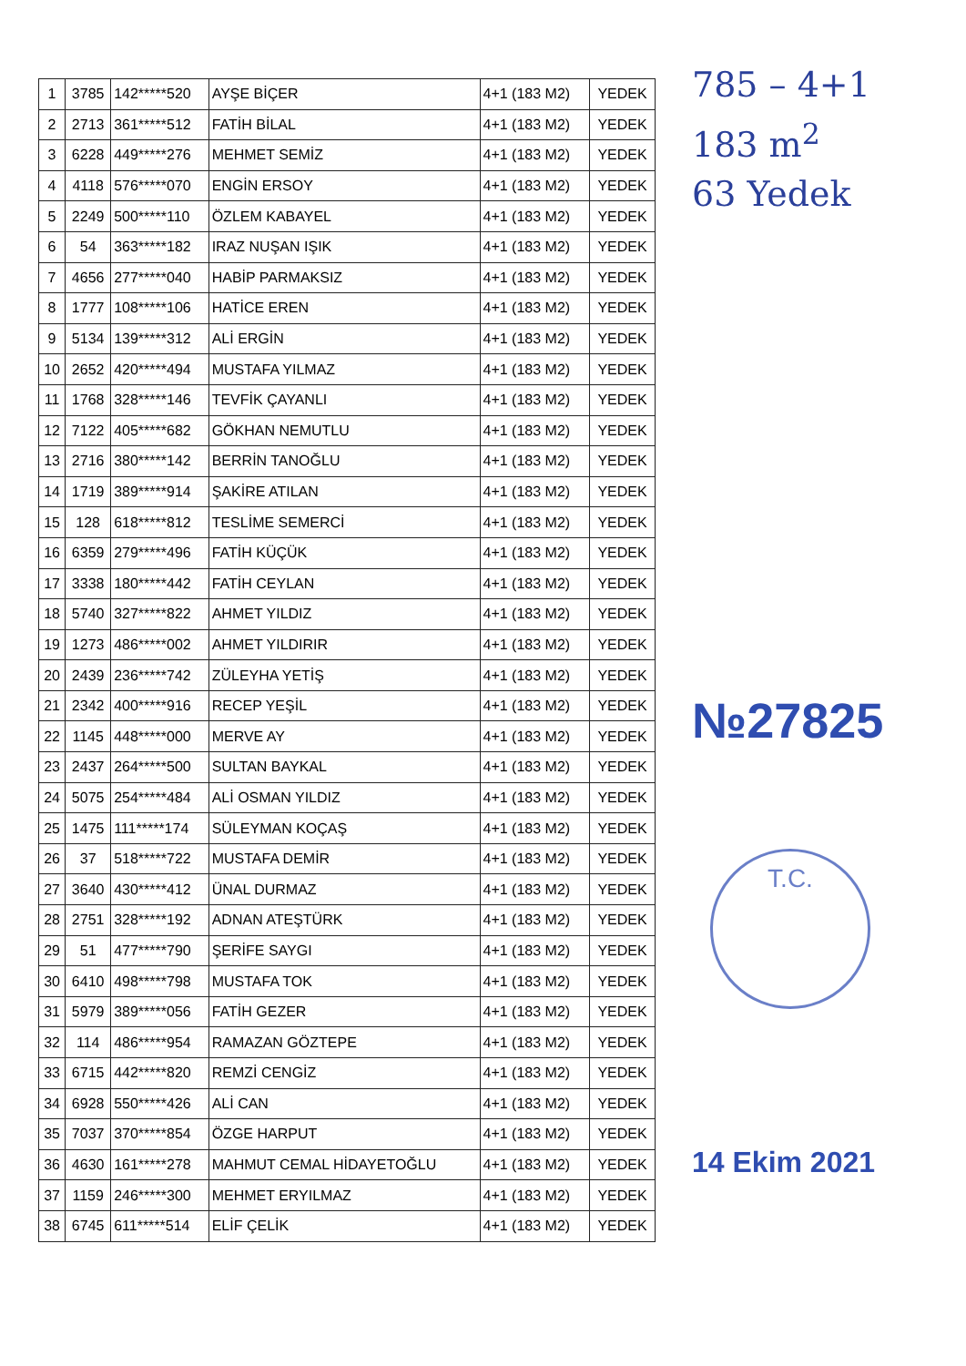| 1 | 3785 | 142*****520 | AYŞE BİÇER | 4+1 (183 M2) | YEDEK |
| 2 | 2713 | 361*****512 | FATİH BİLAL | 4+1 (183 M2) | YEDEK |
| 3 | 6228 | 449*****276 | MEHMET SEMİZ | 4+1 (183 M2) | YEDEK |
| 4 | 4118 | 576*****070 | ENGİN ERSOY | 4+1 (183 M2) | YEDEK |
| 5 | 2249 | 500*****110 | ÖZLEM KABAYEL | 4+1 (183 M2) | YEDEK |
| 6 | 54 | 363*****182 | IRAZ NUŞAN IŞIK | 4+1 (183 M2) | YEDEK |
| 7 | 4656 | 277*****040 | HABİP PARMAKSIZ | 4+1 (183 M2) | YEDEK |
| 8 | 1777 | 108*****106 | HATİCE EREN | 4+1 (183 M2) | YEDEK |
| 9 | 5134 | 139*****312 | ALİ ERGİN | 4+1 (183 M2) | YEDEK |
| 10 | 2652 | 420*****494 | MUSTAFA YILMAZ | 4+1 (183 M2) | YEDEK |
| 11 | 1768 | 328*****146 | TEVFİK ÇAYANLI | 4+1 (183 M2) | YEDEK |
| 12 | 7122 | 405*****682 | GÖKHAN NEMUTLU | 4+1 (183 M2) | YEDEK |
| 13 | 2716 | 380*****142 | BERRİN TANOĞLU | 4+1 (183 M2) | YEDEK |
| 14 | 1719 | 389*****914 | ŞAKİRE ATILAN | 4+1 (183 M2) | YEDEK |
| 15 | 128 | 618*****812 | TESLİME SEMERCİ | 4+1 (183 M2) | YEDEK |
| 16 | 6359 | 279*****496 | FATİH KÜÇÜK | 4+1 (183 M2) | YEDEK |
| 17 | 3338 | 180*****442 | FATİH CEYLAN | 4+1 (183 M2) | YEDEK |
| 18 | 5740 | 327*****822 | AHMET YILDIZ | 4+1 (183 M2) | YEDEK |
| 19 | 1273 | 486*****002 | AHMET YILDIRIR | 4+1 (183 M2) | YEDEK |
| 20 | 2439 | 236*****742 | ZÜLEYHA YETİŞ | 4+1 (183 M2) | YEDEK |
| 21 | 2342 | 400*****916 | RECEP YEŞİL | 4+1 (183 M2) | YEDEK |
| 22 | 1145 | 448*****000 | MERVE AY | 4+1 (183 M2) | YEDEK |
| 23 | 2437 | 264*****500 | SULTAN BAYKAL | 4+1 (183 M2) | YEDEK |
| 24 | 5075 | 254*****484 | ALİ OSMAN YILDIZ | 4+1 (183 M2) | YEDEK |
| 25 | 1475 | 111*****174 | SÜLEYMAN KOÇAŞ | 4+1 (183 M2) | YEDEK |
| 26 | 37 | 518*****722 | MUSTAFA DEMİR | 4+1 (183 M2) | YEDEK |
| 27 | 3640 | 430*****412 | ÜNAL DURMAZ | 4+1 (183 M2) | YEDEK |
| 28 | 2751 | 328*****192 | ADNAN ATEŞTÜRK | 4+1 (183 M2) | YEDEK |
| 29 | 51 | 477*****790 | ŞERİFE SAYGI | 4+1 (183 M2) | YEDEK |
| 30 | 6410 | 498*****798 | MUSTAFA TOK | 4+1 (183 M2) | YEDEK |
| 31 | 5979 | 389*****056 | FATİH GEZER | 4+1 (183 M2) | YEDEK |
| 32 | 114 | 486*****954 | RAMAZAN GÖZTEPE | 4+1 (183 M2) | YEDEK |
| 33 | 6715 | 442*****820 | REMZİ CENGİZ | 4+1 (183 M2) | YEDEK |
| 34 | 6928 | 550*****426 | ALİ CAN | 4+1 (183 M2) | YEDEK |
| 35 | 7037 | 370*****854 | ÖZGE HARPUT | 4+1 (183 M2) | YEDEK |
| 36 | 4630 | 161*****278 | MAHMUT CEMAL HİDAYETOĞLU | 4+1 (183 M2) | YEDEK |
| 37 | 1159 | 246*****300 | MEHMET ERYILMAZ | 4+1 (183 M2) | YEDEK |
| 38 | 6745 | 611*****514 | ELİF ÇELİK | 4+1 (183 M2) | YEDEK |
785 – 4+1
183 m<sup>2</sup>
63 Yedek
№27825
T.C.
14 Ekim 2021